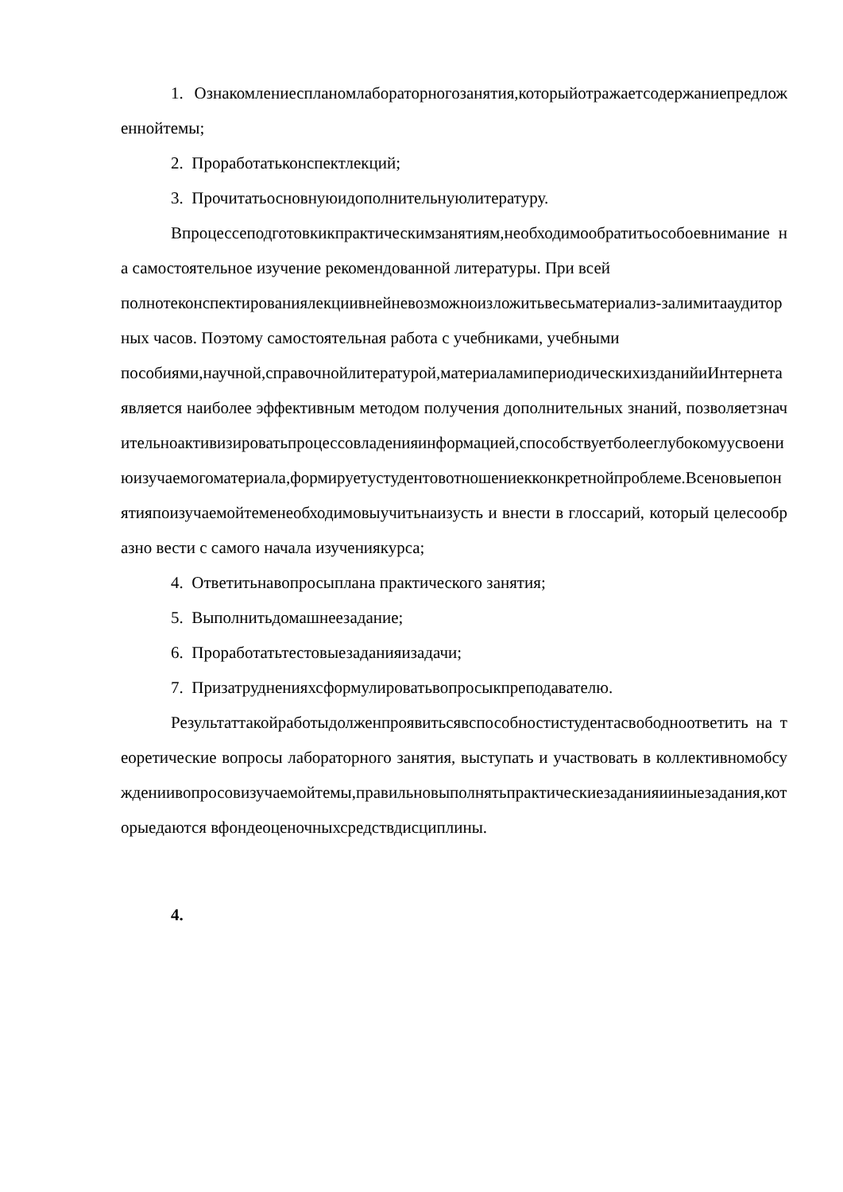1. Ознакомлениеспланомлабораторногозанятия,которыйотражаетсодержаниепредложеннойтемы;
2. Проработатьконспектлекций;
3. Прочитатьосновнуюидополнительнуюлитературу.
Впроцессеподготовкикпрактическимзанятиям,необходимообратитьособоевнимание на самостоятельное изучение рекомендованной литературы. При всей
полнотеконспектированиялекциивнейневозможноизложитьвесьматериализ-залимитааудиторных часов. Поэтому самостоятельная работа с учебниками, учебными
пособиями,научной,справочнойлитературой,материаламипериодическихизданийиИнтернетаявляется наиболее эффективным методом получения дополнительных знаний, позволяетзначительноактивизироватьпроцессовладенияинформацией,способствуетболееглубокомуусвоениюизучаемогоматериала,формируетустудентовотношениекконкретнойпроблеме.Всеновыепонятияпоизучаемойтеменеобходимовыучитьнаизусть и внести в глоссарий, который целесообразно вести с самого начала изучениякурса;
4. Ответитьнавопросыплана практического занятия;
5. Выполнитьдомашнеезадание;
6. Проработатьтестовыезаданияизадачи;
7. Призатрудненияхсформулироватьвопросыкпреподавателю.
Результаттакойработыдолженпроявитьсявспособностистудентасвободноответить на теоретические вопросы лабораторного занятия, выступать и участвовать в коллективномобсуждениивопросовизучаемойтемы,правильновыполнятьпрактическиезаданияииныезадания,которыедаются вфондеоценочныхсредствдисциплины.
4.